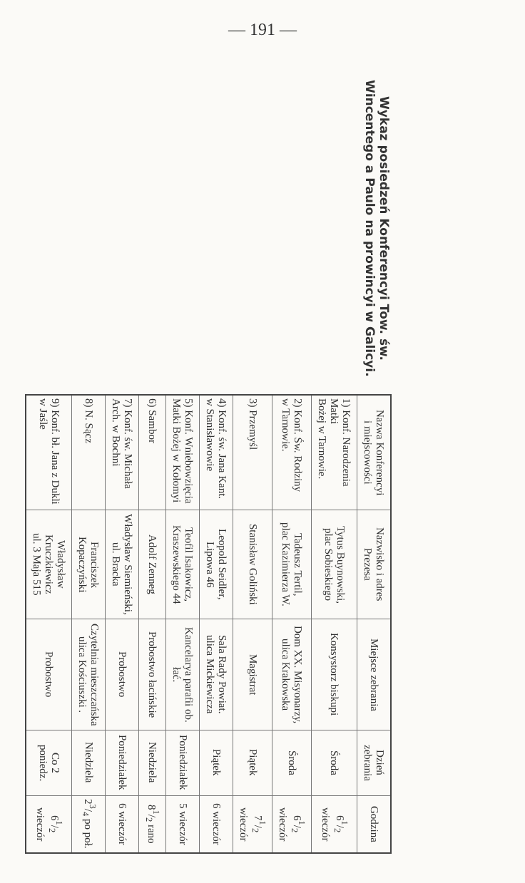— 191 —
Wykaz posiedzeń Konferencyi Tow. św. Wincentego a Paulo na prowincyi w Galicyi.
| Nazwa Konferencyi i miejscowości | Nazwisko i adres Prezesa | Miejsce zebrania | Dzień zebrania | Godzina |
| --- | --- | --- | --- | --- |
| 1) Konf. Narodzenia Matki Bożej w Tarnowie. | Tytus Buynowski, plac Sobieskiego | Konsystorz biskupi | Środa | 61/2 wieczór |
| 2) Konf. Św. Rodziny w Tarnowie. | Tadeusz Tertil, plac Kazimierza W. | Dom XX. Misyonarzy, ulica Krakowska | Środa | 61/2 wieczór |
| 3) Przemyśl | Stanisław Goliński | Magistrat | Piątek | 71/2 wieczór |
| 4) Konf. św. Jana Kant. w Stanisławowie | Leopold Seidler, Lipowa 46 | Sala Rady Powiat. ulica Mickiewicza | Piątek | 6 wieczór |
| 5) Konf. Wniebowzięcia Matki Bożej w Kołomyi | Teofil Isakowicz, Kraszewskiego 44 | Kancelarya parafii ob. łać. | Poniedziałek | 5 wieczór |
| 6) Sambor | Adolf Zenneg | Probostwo łacińskie | Niedziela | 81/2 rano |
| 7) Konf. św. Michała Arch. w Bochni | Władysław Siemieński, ul. Bracka | Probostwo | Poniedziałek | 6 wieczór |
| 8) N. Sącz | Franciszek Kopaczyński | Czytelnia mieszczańska ulica Kościuszki . | Niedziela | 23/4 po poł. |
| 9) Konf. bł. Jana z Dukli w Jaśle | Władysław Kruczkiewicz ul. 3 Maja 515 | Probostwo | Co 2 poniedz. | 61/2 wieczór |